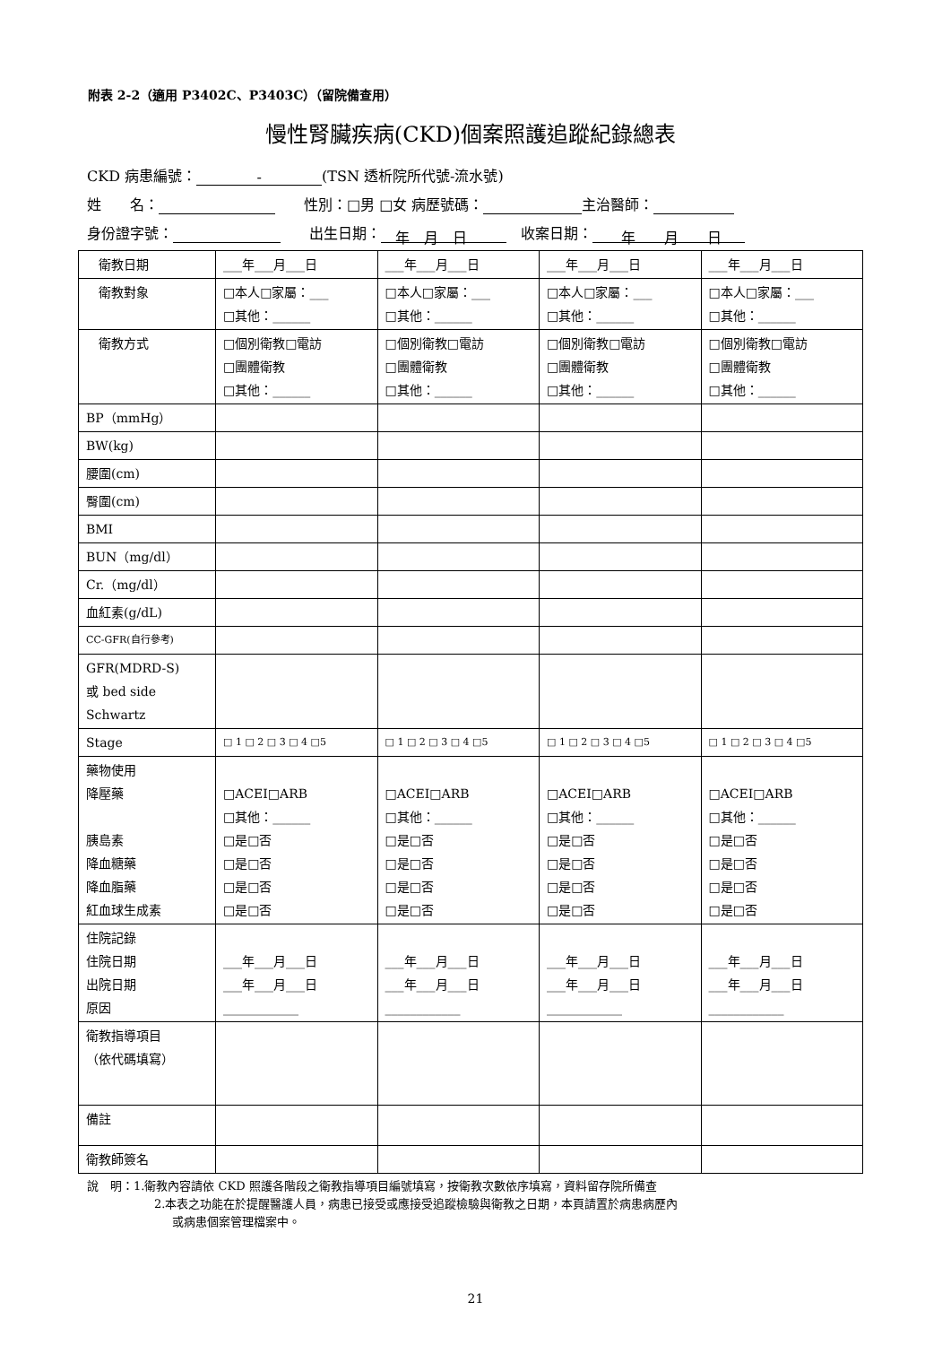附表 2-2（適用 P3402C、P3403C）（留院備查用）
慢性腎臟疾病(CKD)個案照護追蹤紀錄總表
CKD 病患編號： - (TSN 透析院所代號-流水號)
姓　　名：　　性別：□男 □女 病歷號碼： 主治醫師：
身份證字號：　　出生日期：　年　月　日　收案日期：　　年　　月　　日
| 衛教日期 | ___年___月___日 | ___年___月___日 | ___年___月___日 | ___年___月___日 |
| 衛教對象 | □本人□家屬：___ □其他：______ | □本人□家屬：___ □其他：______ | □本人□家屬：___ □其他：______ | □本人□家屬：___ □其他：______ |
| 衛教方式 | □個別衛教□電訪 □團體衛教 □其他：______ | □個別衛教□電訪 □團體衛教 □其他：______ | □個別衛教□電訪 □團體衛教 □其他：______ | □個別衛教□電訪 □團體衛教 □其他：______ |
| BP（mmHg） | | | | |
| BW(kg) | | | | |
| 腰圍(cm) | | | | |
| 臀圍(cm) | | | | |
| BMI | | | | |
| BUN（mg/dl） | | | | |
| Cr.（mg/dl） | | | | |
| 血紅素(g/dL) | | | | |
| CC-GFR(自行參考) | | | | |
| GFR(MDRD-S) 或 bed side Schwartz | | | | |
| Stage | □ 1 □ 2 □ 3 □ 4 □5 | □ 1 □ 2 □ 3 □ 4 □5 | □ 1 □ 2 □ 3 □ 4 □5 | □ 1 □ 2 □ 3 □ 4 □5 |
| 藥物使用 降壓藥 胰島素 降血糖藥 降血脂藥 紅血球生成素 | □ACEI□ARB □其他：______ □是□否 □是□否 □是□否 □是□否 | □ACEI□ARB □其他：______ □是□否 □是□否 □是□否 □是□否 | □ACEI□ARB □其他：______ □是□否 □是□否 □是□否 □是□否 | □ACEI□ARB □其他：______ □是□否 □是□否 □是□否 □是□否 |
| 住院記錄 住院日期 出院日期 原因 | ___年___月___日 ___年___月___日 ____________ | ___年___月___日 ___年___月___日 ____________ | ___年___月___日 ___年___月___日 ____________ | ___年___月___日 ___年___月___日 ____________ |
| 衛教指導項目 （依代碼填寫） | | | | |
| 備註 | | | | |
| 衛教師簽名 | | | | |
說　明：1.衛教內容請依 CKD 照護各階段之衛教指導項目編號填寫，按衛教次數依序填寫，資料留存院所備查
2.本表之功能在於提醒醫護人員，病患已接受或應接受追蹤檢驗與衛教之日期，本頁請置於病患病歷內
或病患個案管理檔案中。
21